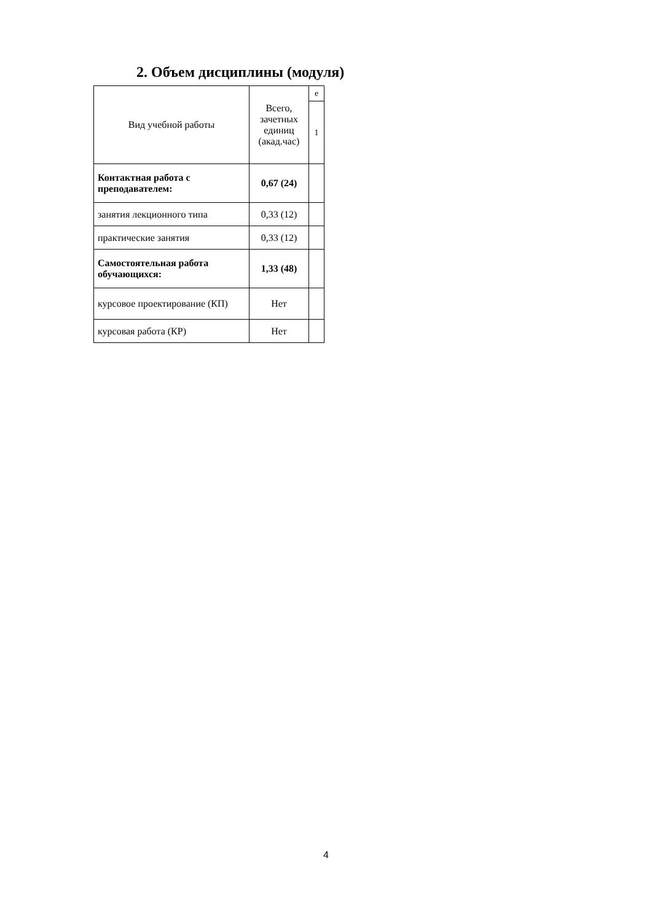2. Объем дисциплины (модуля)
| Вид учебной работы | Всего, зачетных единиц (акад.час) | е |
| | | 1 |
| Контактная работа с преподавателем: | 0,67 (24) | |
| занятия лекционного типа | 0,33 (12) | |
| практические занятия | 0,33 (12) | |
| Самостоятельная работа обучающихся: | 1,33 (48) | |
| курсовое проектирование (КП) | Нет | |
| курсовая работа (КР) | Нет | |
4